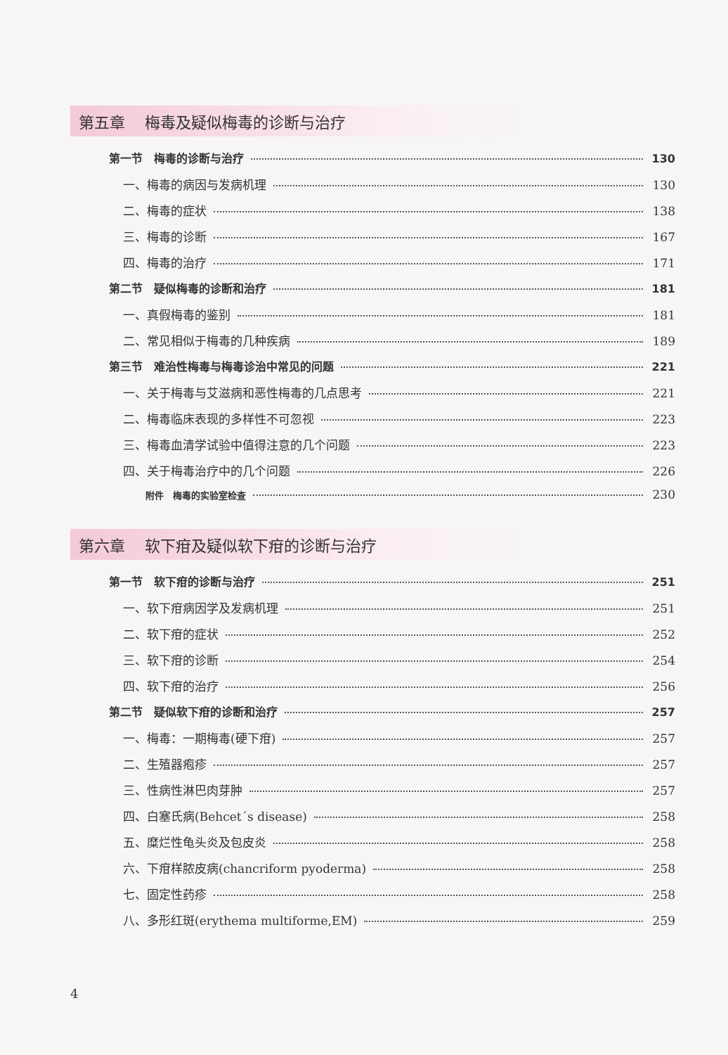第五章 梅毒及疑似梅毒的诊断与治疗
第一节　梅毒的诊断与治疗 130
一、梅毒的病因与发病机理 130
二、梅毒的症状 138
三、梅毒的诊断 167
四、梅毒的治疗 171
第二节　疑似梅毒的诊断和治疗 181
一、真假梅毒的鉴别 181
二、常见相似于梅毒的几种疾病 189
第三节　难治性梅毒与梅毒诊治中常见的问题 221
一、关于梅毒与艾滋病和恶性梅毒的几点思考 221
二、梅毒临床表现的多样性不可忽视 223
三、梅毒血清学试验中值得注意的几个问题 223
四、关于梅毒治疗中的几个问题 226
附件　梅毒的实验室检查 230
第六章 软下疳及疑似软下疳的诊断与治疗
第一节　软下疳的诊断与治疗 251
一、软下疳病因学及发病机理 251
二、软下疳的症状 252
三、软下疳的诊断 254
四、软下疳的治疗 256
第二节　疑似软下疳的诊断和治疗 257
一、梅毒：一期梅毒(硬下疳) 257
二、生殖器疱疹 257
三、性病性淋巴肉芽肿 257
四、白塞氏病(Behcet´s disease) 258
五、糜烂性龟头炎及包皮炎 258
六、下疳样脓皮病(chancriform pyoderma) 258
七、固定性药疹 258
八、多形红斑(erythema multiforme,EM) 259
4